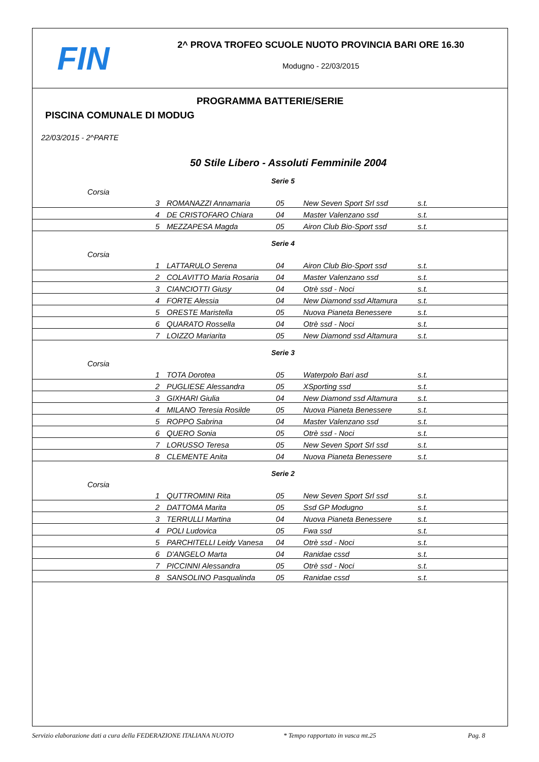FIN
2^ PROVA TROFEO SCUOLE NUOTO PROVINCIA BARI ORE 16.30
Modugno - 22/03/2015
PROGRAMMA BATTERIE/SERIE
PISCINA COMUNALE DI MODUG
22/03/2015 - 2^PARTE
50 Stile Libero - Assoluti Femminile 2004
Serie 5
| Corsia | | | | |
| 3 | ROMANAZZI Annamaria | 05 | New Seven Sport Srl ssd | s.t. |
| 4 | DE CRISTOFARO Chiara | 04 | Master Valenzano ssd | s.t. |
| 5 | MEZZAPESA Magda | 05 | Airon Club Bio-Sport ssd | s.t. |
Serie 4
| Corsia | | | | |
| 1 | LATTARULO Serena | 04 | Airon Club Bio-Sport ssd | s.t. |
| 2 | COLAVITTO Maria Rosaria | 04 | Master Valenzano ssd | s.t. |
| 3 | CIANCIOTTI Giusy | 04 | Otrè ssd - Noci | s.t. |
| 4 | FORTE Alessia | 04 | New Diamond ssd Altamura | s.t. |
| 5 | ORESTE Maristella | 05 | Nuova Pianeta Benessere | s.t. |
| 6 | QUARATO Rossella | 04 | Otrè ssd - Noci | s.t. |
| 7 | LOIZZO Mariarita | 05 | New Diamond ssd Altamura | s.t. |
Serie 3
| Corsia | | | | |
| 1 | TOTA Dorotea | 05 | Waterpolo Bari asd | s.t. |
| 2 | PUGLIESE Alessandra | 05 | XSporting ssd | s.t. |
| 3 | GIXHARI Giulia | 04 | New Diamond ssd Altamura | s.t. |
| 4 | MILANO Teresia Rosilde | 05 | Nuova Pianeta Benessere | s.t. |
| 5 | ROPPO Sabrina | 04 | Master Valenzano ssd | s.t. |
| 6 | QUERO Sonia | 05 | Otrè ssd - Noci | s.t. |
| 7 | LORUSSO Teresa | 05 | New Seven Sport Srl ssd | s.t. |
| 8 | CLEMENTE Anita | 04 | Nuova Pianeta Benessere | s.t. |
Serie 2
| Corsia | | | | |
| 1 | QUTTROMINI Rita | 05 | New Seven Sport Srl ssd | s.t. |
| 2 | DATTOMA Marita | 05 | Ssd GP Modugno | s.t. |
| 3 | TERRULLI Martina | 04 | Nuova Pianeta Benessere | s.t. |
| 4 | POLI Ludovica | 05 | Fwa ssd | s.t. |
| 5 | PARCHITELLI Leidy Vanesa | 04 | Otrè ssd - Noci | s.t. |
| 6 | D'ANGELO Marta | 04 | Ranidae cssd | s.t. |
| 7 | PICCINNI Alessandra | 05 | Otrè ssd - Noci | s.t. |
| 8 | SANSOLINO Pasqualinda | 05 | Ranidae cssd | s.t. |
Servizio elaborazione dati a cura della FEDERAZIONE ITALIANA NUOTO * Tempo rapportato in vasca mt.25 Pag. 8